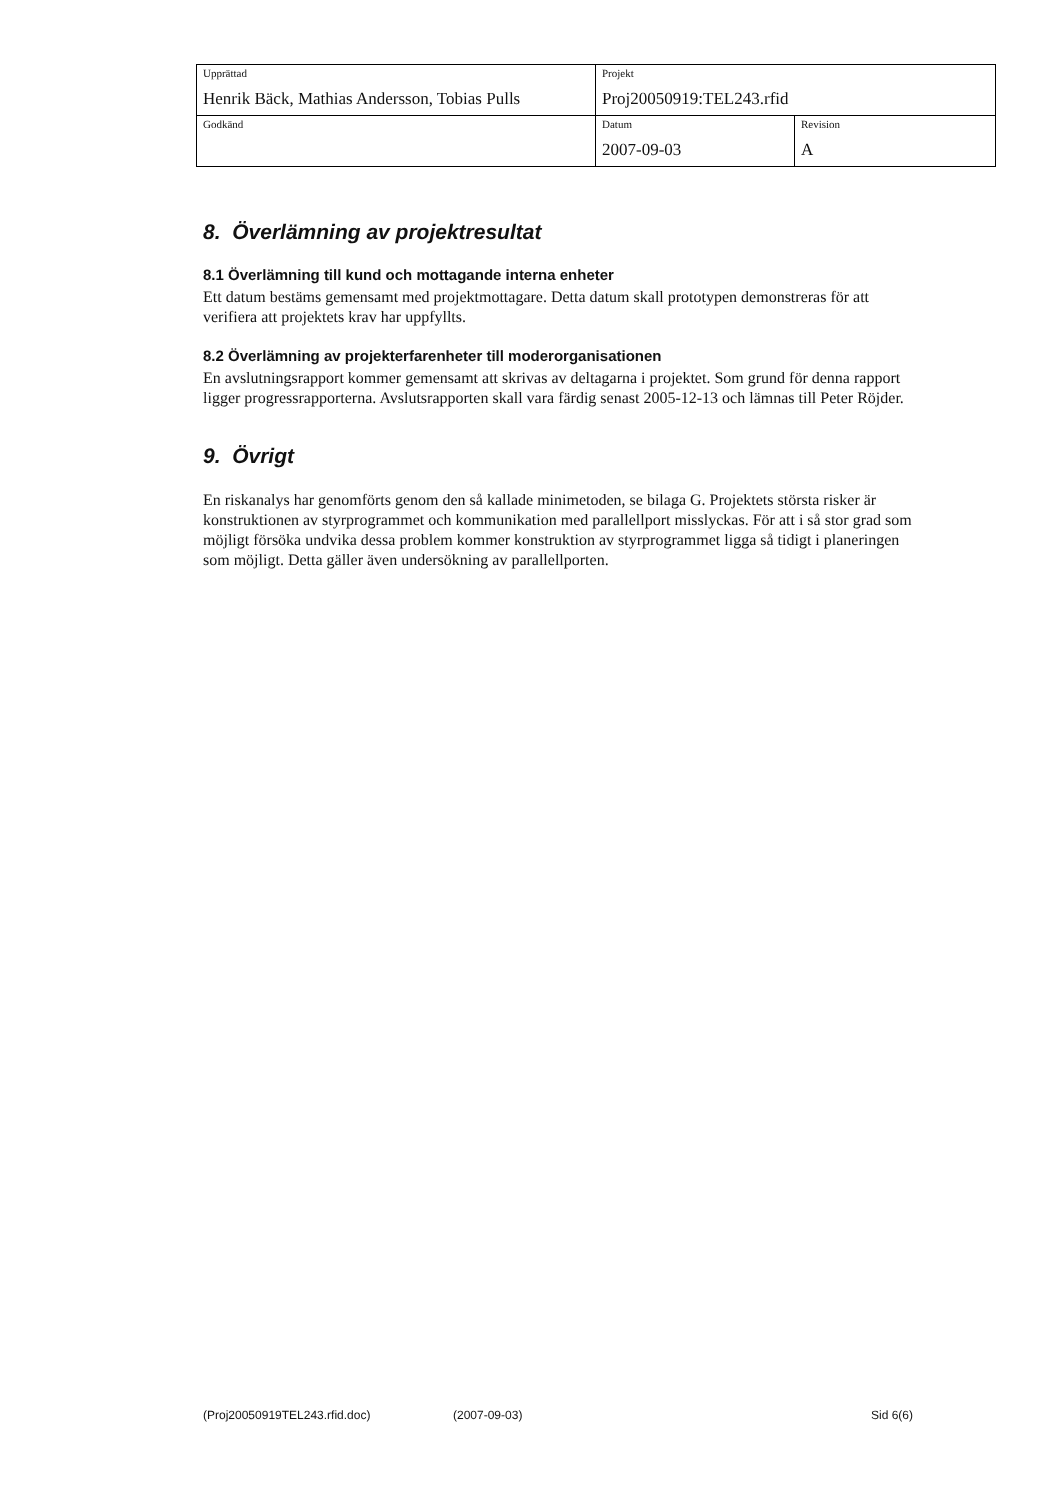| Upprättad Henrik Bäck, Mathias Andersson, Tobias Pulls | Projekt Proj20050919:TEL243.rfid | |
| Godkänd | Datum 2007-09-03 | Revision A |
8. Överlämning av projektresultat
8.1 Överlämning till kund och mottagande interna enheter
Ett datum bestäms gemensamt med projektmottagare. Detta datum skall prototypen demonstreras för att verifiera att projektets krav har uppfyllts.
8.2 Överlämning av projekterfarenheter till moderorganisationen
En avslutningsrapport kommer gemensamt att skrivas av deltagarna i projektet. Som grund för denna rapport ligger progressrapporterna. Avslutsrapporten skall vara färdig senast 2005-12-13 och lämnas till Peter Röjder.
9. Övrigt
En riskanalys har genomförts genom den så kallade minimetoden, se bilaga G. Projektets största risker är konstruktionen av styrprogrammet och kommunikation med parallellport misslyckas. För att i så stor grad som möjligt försöka undvika dessa problem kommer konstruktion av styrprogrammet ligga så tidigt i planeringen som möjligt. Detta gäller även undersökning av parallellporten.
(Proj20050919TEL243.rfid.doc) (2007-09-03) Sid 6(6)